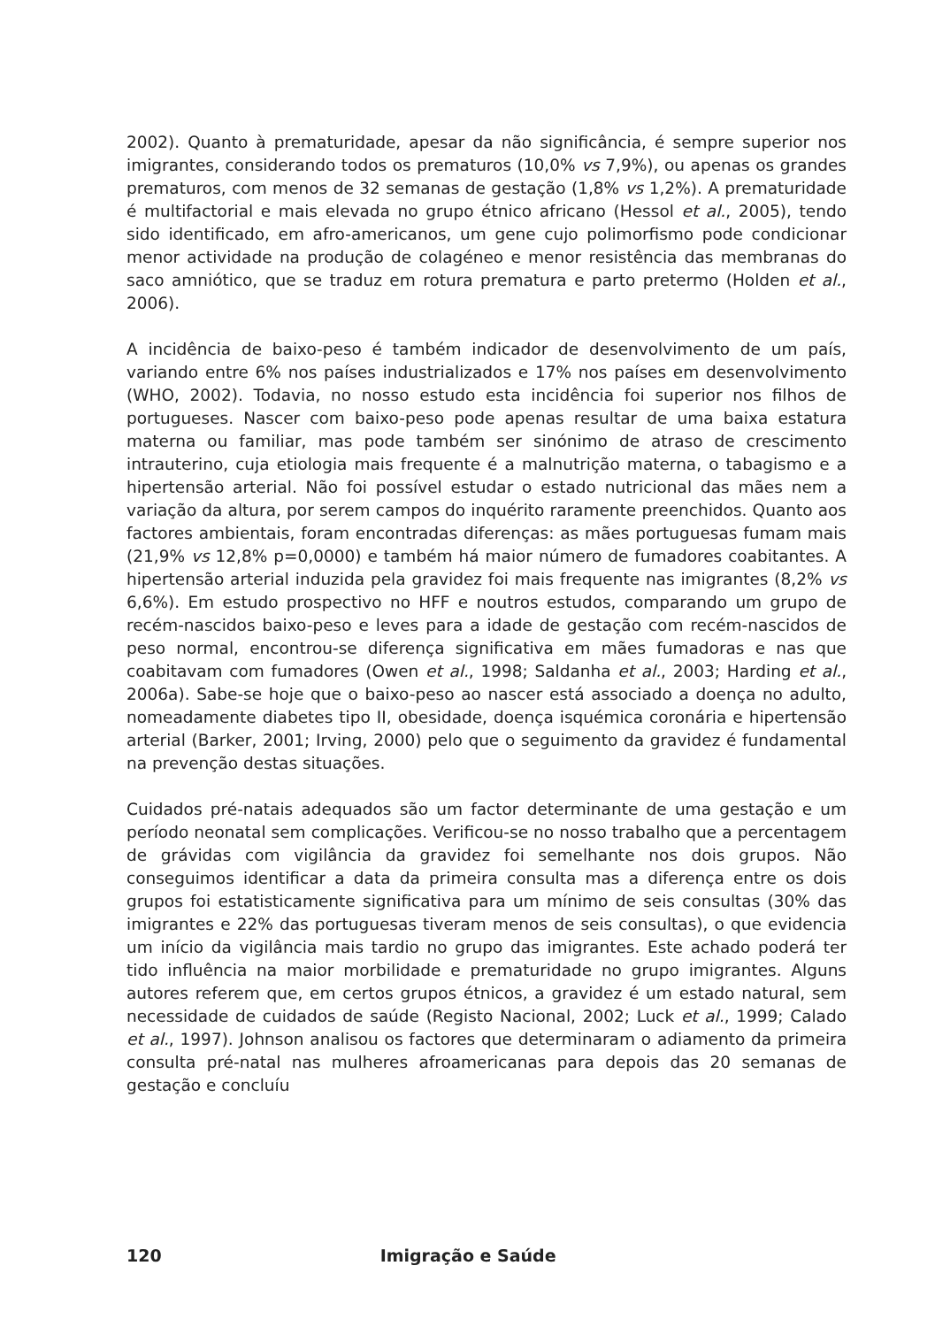2002). Quanto à prematuridade, apesar da não significância, é sempre superior nos imigrantes, considerando todos os prematuros (10,0% vs 7,9%), ou apenas os grandes prematuros, com menos de 32 semanas de gestação (1,8% vs 1,2%). A prematuridade é multifactorial e mais elevada no grupo étnico africano (Hessol et al., 2005), tendo sido identificado, em afro-americanos, um gene cujo polimorfismo pode condicionar menor actividade na produção de colagéneo e menor resistência das membranas do saco amniótico, que se traduz em rotura prematura e parto pretermo (Holden et al., 2006).
A incidência de baixo-peso é também indicador de desenvolvimento de um país, variando entre 6% nos países industrializados e 17% nos países em desenvolvimento (WHO, 2002). Todavia, no nosso estudo esta incidência foi superior nos filhos de portugueses. Nascer com baixo-peso pode apenas resultar de uma baixa estatura materna ou familiar, mas pode também ser sinónimo de atraso de crescimento intrauterino, cuja etiologia mais frequente é a malnutrição materna, o tabagismo e a hipertensão arterial. Não foi possível estudar o estado nutricional das mães nem a variação da altura, por serem campos do inquérito raramente preenchidos. Quanto aos factores ambientais, foram encontradas diferenças: as mães portuguesas fumam mais (21,9% vs 12,8% p=0,0000) e também há maior número de fumadores coabitantes. A hipertensão arterial induzida pela gravidez foi mais frequente nas imigrantes (8,2% vs 6,6%). Em estudo prospectivo no HFF e noutros estudos, comparando um grupo de recém-nascidos baixo-peso e leves para a idade de gestação com recém-nascidos de peso normal, encontrou-se diferença significativa em mães fumadoras e nas que coabitavam com fumadores (Owen et al., 1998; Saldanha et al., 2003; Harding et al., 2006a). Sabe-se hoje que o baixo-peso ao nascer está associado a doença no adulto, nomeadamente diabetes tipo II, obesidade, doença isquémica coronária e hipertensão arterial (Barker, 2001; Irving, 2000) pelo que o seguimento da gravidez é fundamental na prevenção destas situações.
Cuidados pré-natais adequados são um factor determinante de uma gestação e um período neonatal sem complicações. Verificou-se no nosso trabalho que a percentagem de grávidas com vigilância da gravidez foi semelhante nos dois grupos. Não conseguimos identificar a data da primeira consulta mas a diferença entre os dois grupos foi estatisticamente significativa para um mínimo de seis consultas (30% das imigrantes e 22% das portuguesas tiveram menos de seis consultas), o que evidencia um início da vigilância mais tardio no grupo das imigrantes. Este achado poderá ter tido influência na maior morbilidade e prematuridade no grupo imigrantes. Alguns autores referem que, em certos grupos étnicos, a gravidez é um estado natural, sem necessidade de cuidados de saúde (Registo Nacional, 2002; Luck et al., 1999; Calado et al., 1997). Johnson analisou os factores que determinaram o adiamento da primeira consulta pré-natal nas mulheres afroamericanas para depois das 20 semanas de gestação e concluíu
120 Imigração e Saúde